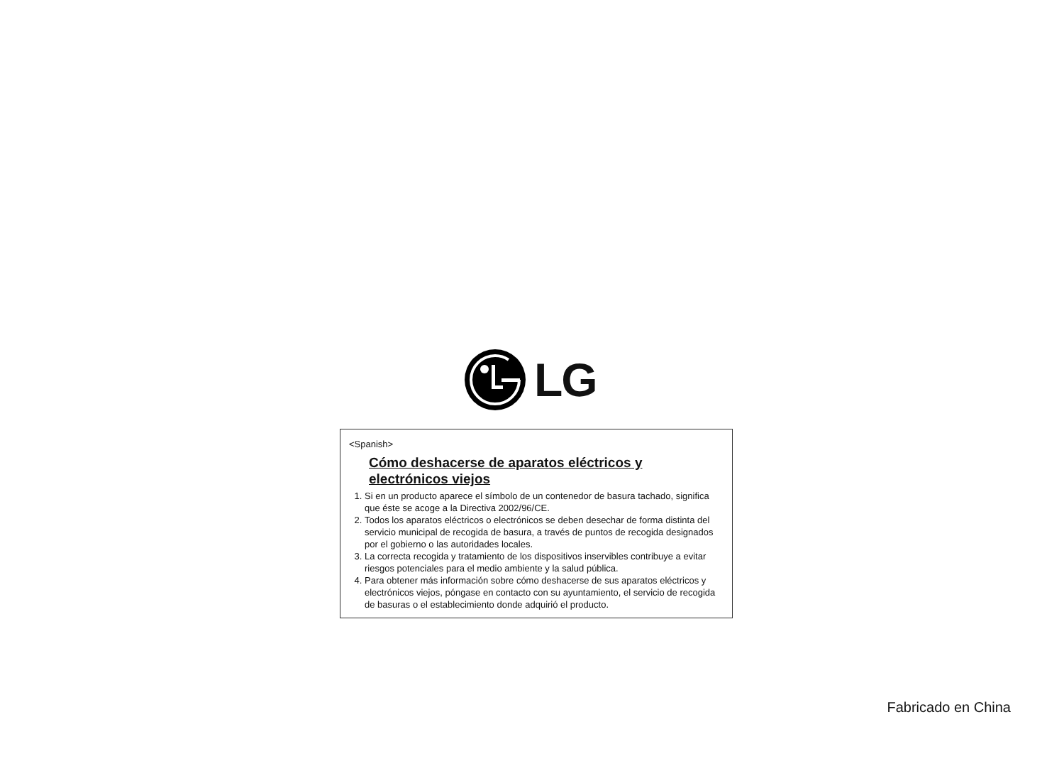LG
<Spanish>
Cómo deshacerse de aparatos eléctricos y electrónicos viejos
1. Si en un producto aparece el símbolo de un contenedor de basura tachado, significa que éste se acoge a la Directiva 2002/96/CE.
2. Todos los aparatos eléctricos o electrónicos se deben desechar de forma distinta del servicio municipal de recogida de basura, a través de puntos de recogida designados por el gobierno o las autoridades locales.
3. La correcta recogida y tratamiento de los dispositivos inservibles contribuye a evitar riesgos potenciales para el medio ambiente y la salud pública.
4. Para obtener más información sobre cómo deshacerse de sus aparatos eléctricos y electrónicos viejos, póngase en contacto con su ayuntamiento, el servicio de recogida de basuras o el establecimiento donde adquirió el producto.
Fabricado en China